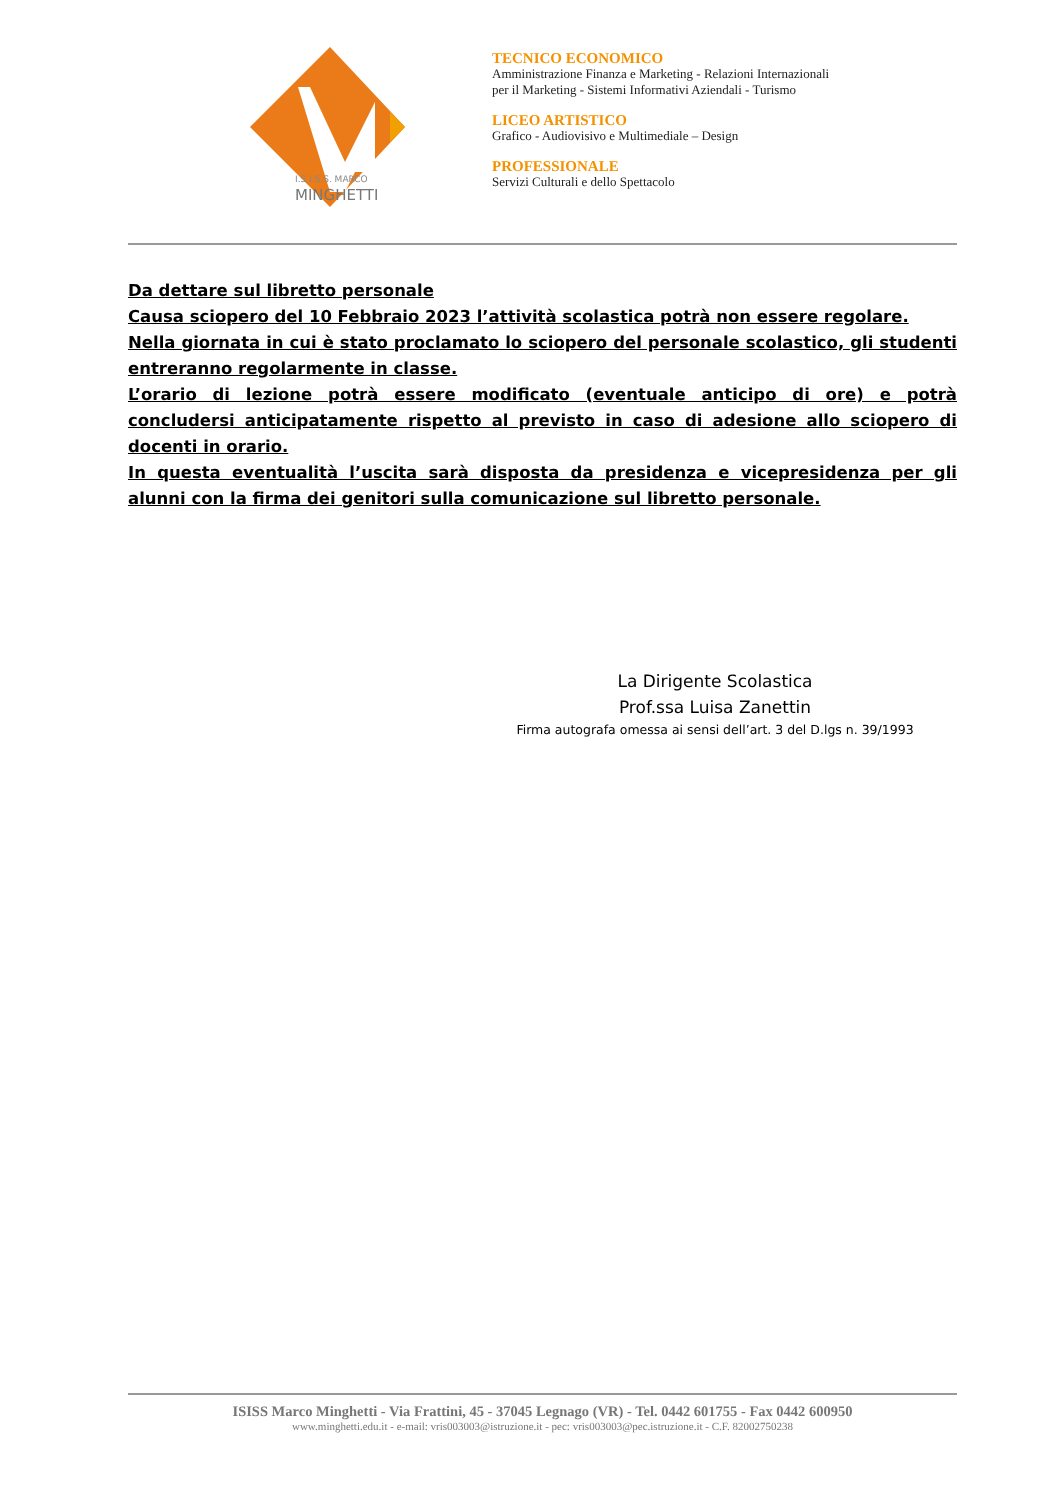I.S.I.S.S. MARCO
MINGHETTI
TECNICO ECONOMICO
Amministrazione Finanza e Marketing - Relazioni Internazionali
per il Marketing - Sistemi Informativi Aziendali - Turismo
LICEO ARTISTICO
Grafico - Audiovisivo e Multimediale – Design
PROFESSIONALE
Servizi Culturali e dello Spettacolo
Da dettare sul libretto personale
Causa sciopero del 10 Febbraio 2023 l’attività scolastica potrà non essere regolare.
Nella giornata in cui è stato proclamato lo sciopero del personale scolastico, gli studenti entreranno regolarmente in classe.
L’orario di lezione potrà essere modificato (eventuale anticipo di ore) e potrà concludersi anticipatamente rispetto al previsto in caso di adesione allo sciopero di docenti in orario.
In questa eventualità l’uscita sarà disposta da presidenza e vicepresidenza per gli alunni con la firma dei genitori sulla comunicazione sul libretto personale.
La Dirigente Scolastica
Prof.ssa Luisa Zanettin
Firma autografa omessa ai sensi dell’art. 3 del D.lgs n. 39/1993
ISISS Marco Minghetti - Via Frattini, 45 - 37045 Legnago (VR) - Tel. 0442 601755 - Fax 0442 600950
www.minghetti.edu.it - e-mail: vris003003@istruzione.it - pec: vris003003@pec.istruzione.it - C.F. 82002750238